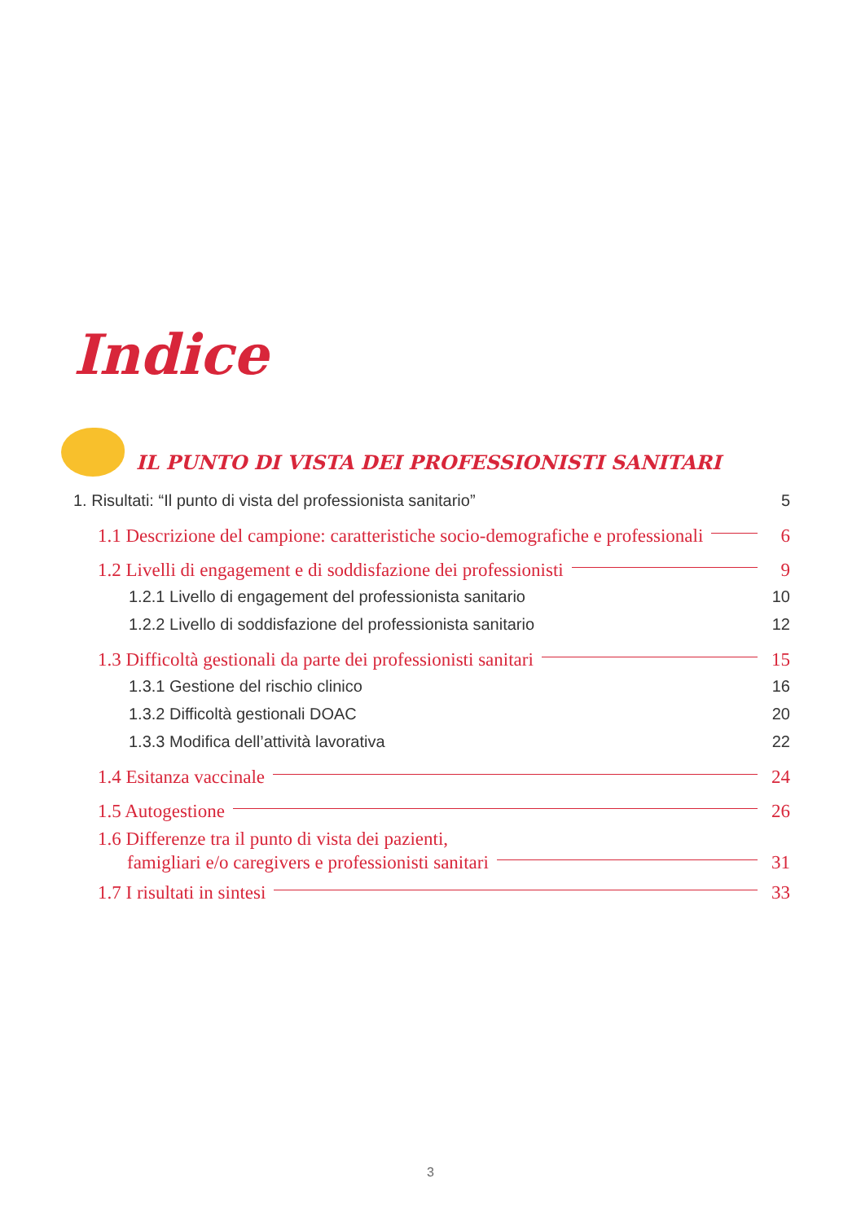Indice
IL PUNTO DI VISTA DEI PROFESSIONISTI SANITARI
1. Risultati: “Il punto di vista del professionista sanitario” 5
1.1 Descrizione del campione: caratteristiche socio-demografiche e professionali 6
1.2 Livelli di engagement e di soddisfazione dei professionisti 9
1.2.1 Livello di engagement del professionista sanitario 10
1.2.2 Livello di soddisfazione del professionista sanitario 12
1.3 Difficoltà gestionali da parte dei professionisti sanitari 15
1.3.1 Gestione del rischio clinico 16
1.3.2 Difficoltà gestionali DOAC 20
1.3.3 Modifica dell’attività lavorativa 22
1.4 Esitanza vaccinale 24
1.5 Autogestione 26
1.6 Differenze tra il punto di vista dei pazienti,
famigliari e/o caregivers e professionisti sanitari 31
1.7 I risultati in sintesi 33
3